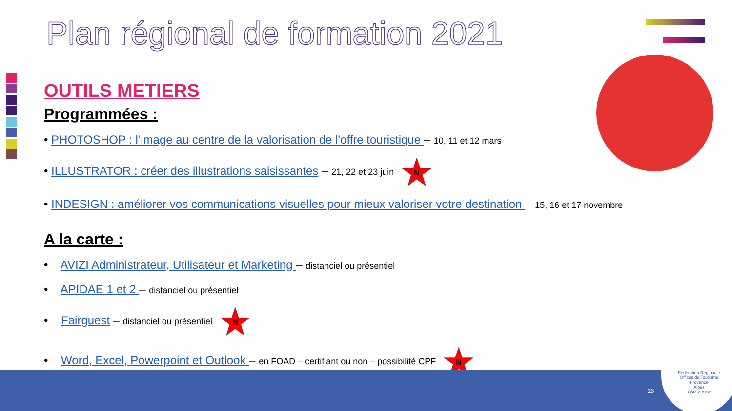Plan régional de formation 2021
OUTILS METIERS
Programmées :
• PHOTOSHOP : l’image au centre de la valorisation de l'offre touristique – 10, 11 et 12 mars
• ILLUSTRATOR : créer des illustrations saisissantes – 21, 22 et 23 juin
N
• INDESIGN : améliorer vos communications visuelles pour mieux valoriser votre destination – 15, 16 et 17 novembre
A la carte :
• AVIZI Administrateur, Utilisateur et Marketing – distanciel ou présentiel
• APIDAE 1 et 2 – distanciel ou présentiel
• Fairguest – distanciel ou présentiel
N
• Word, Excel, Powerpoint et Outlook – en FOAD – certifiant ou non – possibilité CPF
N
16
Fédération Régionale
Offices de Tourisme
Provence
Alpes
Côte d’Azur